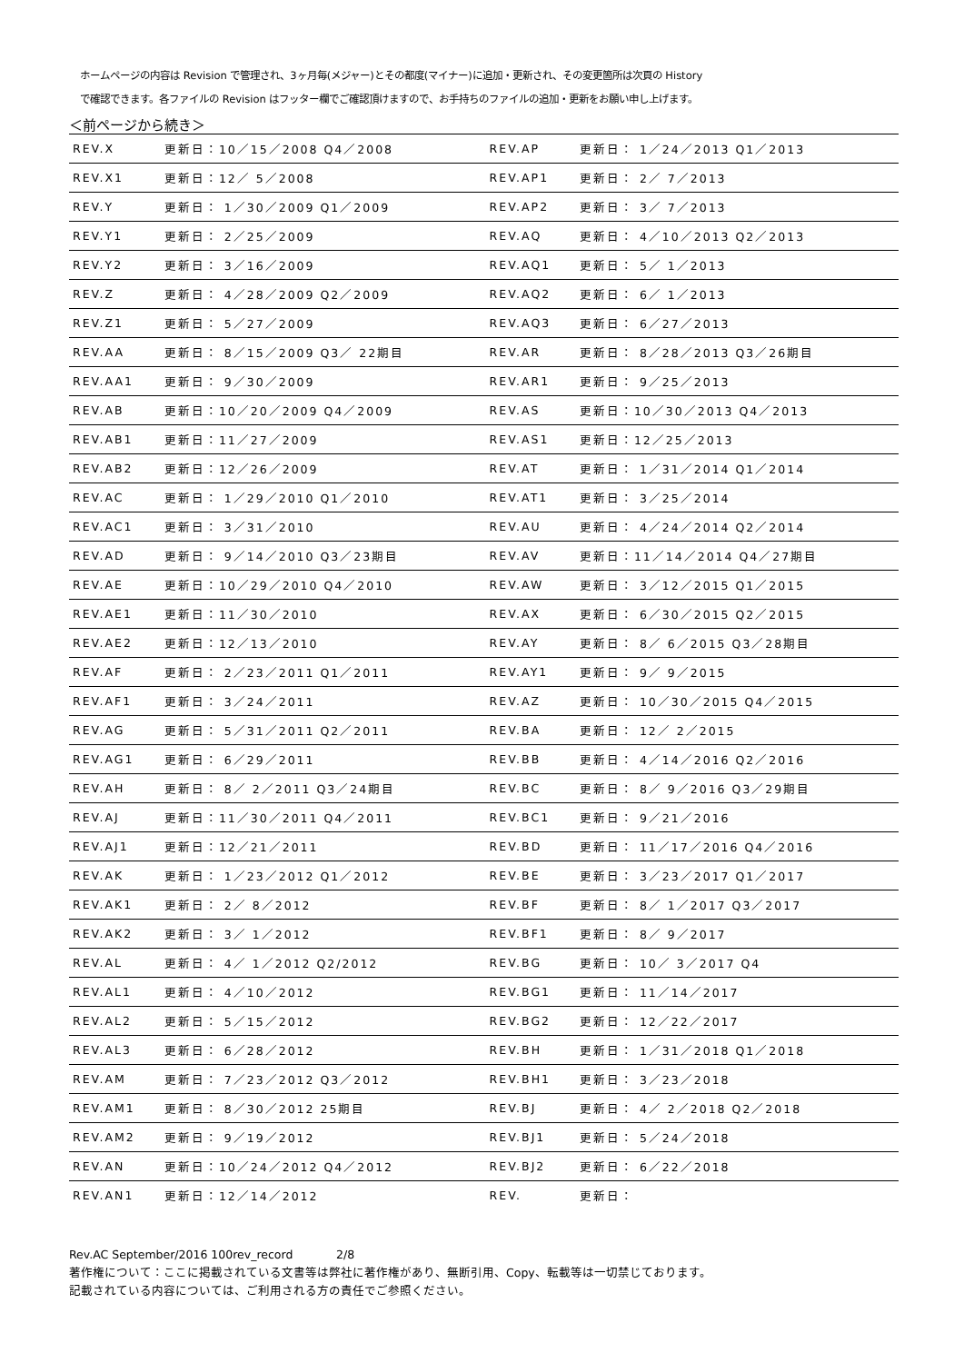ホームページの内容は Revision で管理され、3ヶ月毎(メジャー)とその都度(マイナー)に追加・更新され、その変更箇所は次頁の History
で確認できます。各ファイルの Revision はフッター欄でご確認頂けますので、お手持ちのファイルの追加・更新をお願い申し上げます。
＜前ページから続き＞
| REV.X | 更新日：10／15／2008 Q4／2008 | REV.AP | 更新日： 1／24／2013 Q1／2013 |
| REV.X1 | 更新日：12／ 5／2008 | REV.AP1 | 更新日： 2／ 7／2013 |
| REV.Y | 更新日： 1／30／2009 Q1／2009 | REV.AP2 | 更新日： 3／ 7／2013 |
| REV.Y1 | 更新日： 2／25／2009 | REV.AQ | 更新日： 4／10／2013 Q2／2013 |
| REV.Y2 | 更新日： 3／16／2009 | REV.AQ1 | 更新日： 5／ 1／2013 |
| REV.Z | 更新日： 4／28／2009 Q2／2009 | REV.AQ2 | 更新日： 6／ 1／2013 |
| REV.Z1 | 更新日： 5／27／2009 | REV.AQ3 | 更新日： 6／27／2013 |
| REV.AA | 更新日： 8／15／2009 Q3／ 22期目 | REV.AR | 更新日： 8／28／2013 Q3／26期目 |
| REV.AA1 | 更新日： 9／30／2009 | REV.AR1 | 更新日： 9／25／2013 |
| REV.AB | 更新日：10／20／2009 Q4／2009 | REV.AS | 更新日：10／30／2013 Q4／2013 |
| REV.AB1 | 更新日：11／27／2009 | REV.AS1 | 更新日：12／25／2013 |
| REV.AB2 | 更新日：12／26／2009 | REV.AT | 更新日： 1／31／2014 Q1／2014 |
| REV.AC | 更新日： 1／29／2010 Q1／2010 | REV.AT1 | 更新日： 3／25／2014 |
| REV.AC1 | 更新日： 3／31／2010 | REV.AU | 更新日： 4／24／2014 Q2／2014 |
| REV.AD | 更新日： 9／14／2010 Q3／23期目 | REV.AV | 更新日：11／14／2014 Q4／27期目 |
| REV.AE | 更新日：10／29／2010 Q4／2010 | REV.AW | 更新日： 3／12／2015 Q1／2015 |
| REV.AE1 | 更新日：11／30／2010 | REV.AX | 更新日： 6／30／2015 Q2／2015 |
| REV.AE2 | 更新日：12／13／2010 | REV.AY | 更新日： 8／ 6／2015 Q3／28期目 |
| REV.AF | 更新日： 2／23／2011 Q1／2011 | REV.AY1 | 更新日： 9／ 9／2015 |
| REV.AF1 | 更新日： 3／24／2011 | REV.AZ | 更新日： 10／30／2015 Q4／2015 |
| REV.AG | 更新日： 5／31／2011 Q2／2011 | REV.BA | 更新日： 12／ 2／2015 |
| REV.AG1 | 更新日： 6／29／2011 | REV.BB | 更新日： 4／14／2016 Q2／2016 |
| REV.AH | 更新日： 8／ 2／2011 Q3／24期目 | REV.BC | 更新日： 8／ 9／2016 Q3／29期目 |
| REV.AJ | 更新日：11／30／2011 Q4／2011 | REV.BC1 | 更新日： 9／21／2016 |
| REV.AJ1 | 更新日：12／21／2011 | REV.BD | 更新日： 11／17／2016 Q4／2016 |
| REV.AK | 更新日： 1／23／2012 Q1／2012 | REV.BE | 更新日： 3／23／2017 Q1／2017 |
| REV.AK1 | 更新日： 2／ 8／2012 | REV.BF | 更新日： 8／ 1／2017 Q3／2017 |
| REV.AK2 | 更新日： 3／ 1／2012 | REV.BF1 | 更新日： 8／ 9／2017 |
| REV.AL | 更新日： 4／ 1／2012 Q2/2012 | REV.BG | 更新日： 10／ 3／2017 Q4 |
| REV.AL1 | 更新日： 4／10／2012 | REV.BG1 | 更新日： 11／14／2017 |
| REV.AL2 | 更新日： 5／15／2012 | REV.BG2 | 更新日： 12／22／2017 |
| REV.AL3 | 更新日： 6／28／2012 | REV.BH | 更新日： 1／31／2018 Q1／2018 |
| REV.AM | 更新日： 7／23／2012 Q3／2012 | REV.BH1 | 更新日： 3／23／2018 |
| REV.AM1 | 更新日： 8／30／2012 25期目 | REV.BJ | 更新日： 4／ 2／2018 Q2／2018 |
| REV.AM2 | 更新日： 9／19／2012 | REV.BJ1 | 更新日： 5／24／2018 |
| REV.AN | 更新日：10／24／2012 Q4／2012 | REV.BJ2 | 更新日： 6／22／2018 |
| REV.AN1 | 更新日：12／14／2012 | REV. | 更新日： |
Rev.AC September/2016 100rev_record 2/8
著作権について：ここに掲載されている文書等は弊社に著作権があり、無断引用、Copy、転載等は一切禁じております。
記載されている内容については、ご利用される方の責任でご参照ください。